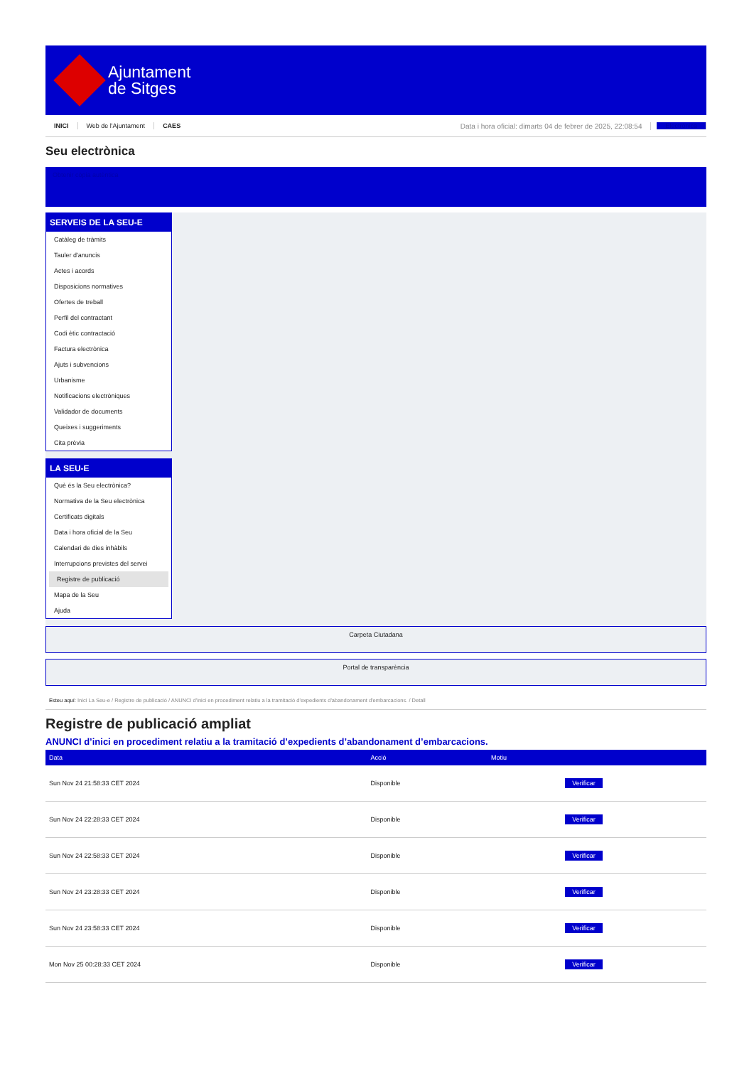Ajuntament
de Sitges
INICI Web de l'Ajuntament CAES Data i hora oficial: dimarts 04 de febrer de 2025, 22:08:54 Electrònica
Seu electrònica
Obtenir còpia autèntica
SERVEIS DE LA SEU-E
Catàleg de tràmits
Tauler d'anuncis
Actes i acords
Disposicions normatives
Ofertes de treball
Perfil del contractant
Codi ètic contractació
Factura electrònica
Ajuts i subvencions
Urbanisme
Notificacions electròniques
Validador de documents
Queixes i suggeriments
Cita prèvia
LA SEU-E
Què és la Seu electrònica?
Normativa de la Seu electrònica
Certificats digitals
Data i hora oficial de la Seu
Calendari de dies inhàbils
Interrupcions previstes del servei
Registre de publicació
Mapa de la Seu
Ajuda
Carpeta Ciutadana
Portal de transparència
Esteu aquí: Inici La Seu-e / Registre de publicació / ANUNCI d'inici en procediment relatiu a la tramitació d'expedients d'abandonament d'embarcacions. / Detall
Registre de publicació ampliat
ANUNCI d’inici en procediment relatiu a la tramitació d’expedients d’abandonament d’embarcacions.
| Data | Acció | Motiu | |
| --- | --- | --- | --- |
| Sun Nov 24 21:58:33 CET 2024 | Disponible | | Verificar |
| Sun Nov 24 22:28:33 CET 2024 | Disponible | | Verificar |
| Sun Nov 24 22:58:33 CET 2024 | Disponible | | Verificar |
| Sun Nov 24 23:28:33 CET 2024 | Disponible | | Verificar |
| Sun Nov 24 23:58:33 CET 2024 | Disponible | | Verificar |
| Mon Nov 25 00:28:33 CET 2024 | Disponible | | Verificar |